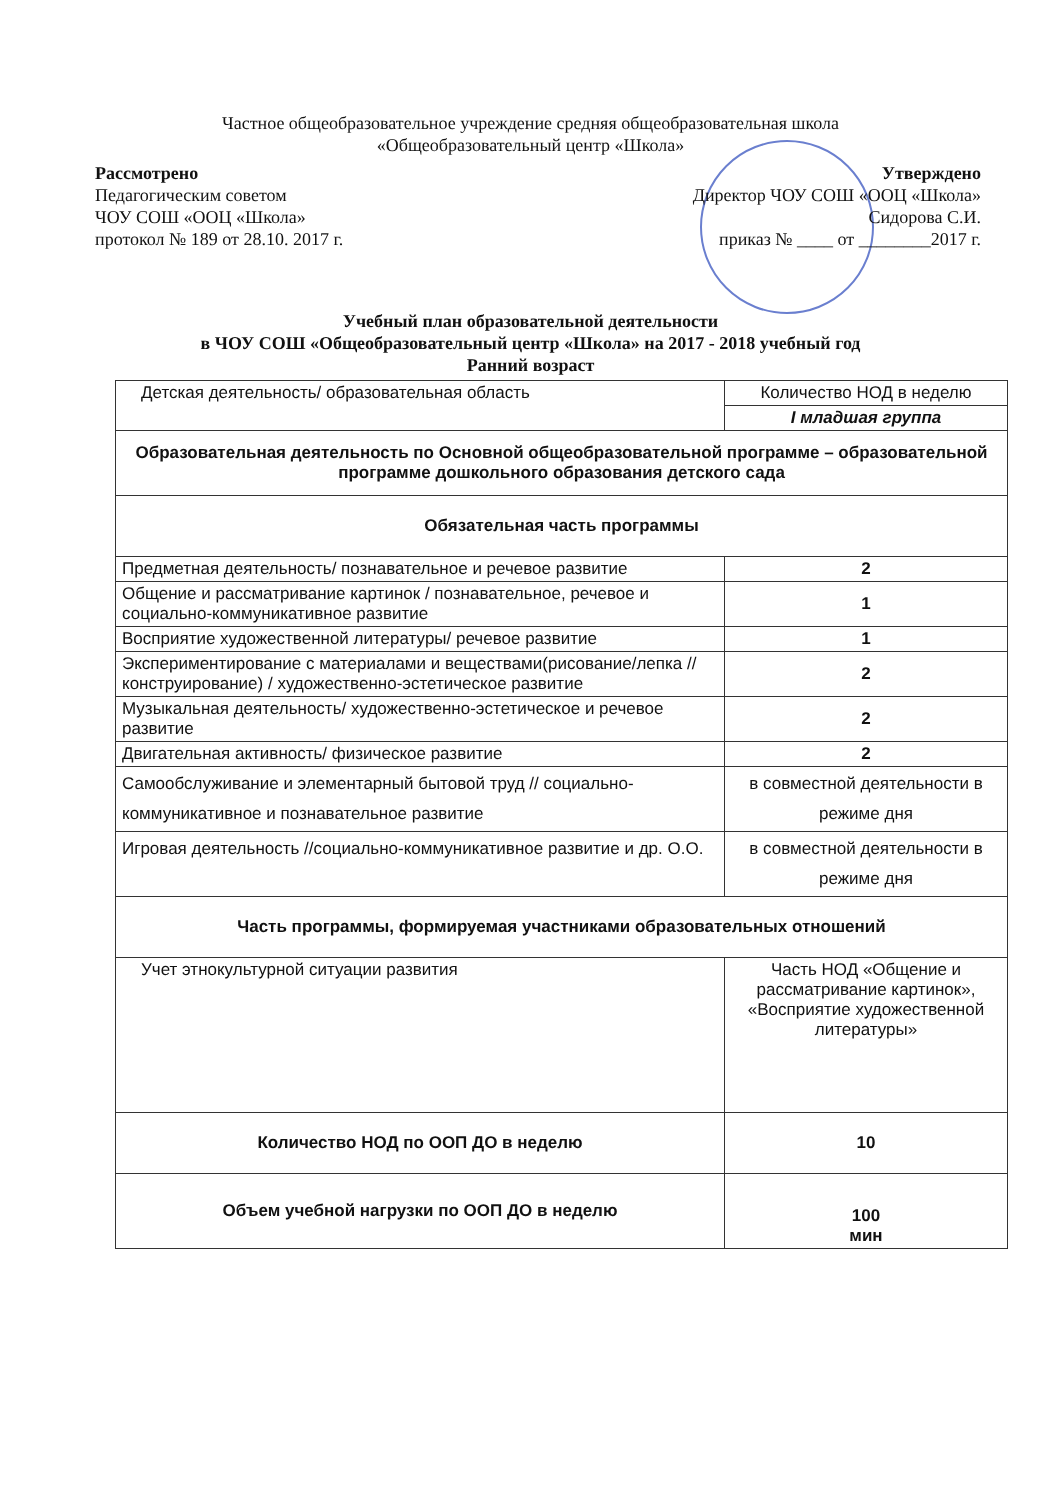Частное общеобразовательное учреждение средняя общеобразовательная школа
«Общеобразовательный центр «Школа»
Рассмотрено
Педагогическим советом
ЧОУ СОШ «ООЦ «Школа»
протокол № 189 от 28.10. 2017 г.
Утверждено
Директор ЧОУ СОШ «ООЦ «Школа»
Сидорова С.И.
приказ № ____ от ________2017 г.
Учебный план образовательной деятельности
в ЧОУ СОШ «Общеобразовательный центр «Школа» на 2017 - 2018 учебный год
Ранний возраст
| Детская деятельность/ образовательная область | Количество НОД в неделю |
| --- | --- |
| | I младшая группа |
| Образовательная деятельность по Основной общеобразовательной программе – образовательной программе дошкольного образования детского сада | |
| Обязательная часть программы | |
| Предметная деятельность/ познавательное и речевое развитие | 2 |
| Общение и рассматривание картинок / познавательное, речевое и социально-коммуникативное развитие | 1 |
| Восприятие художественной литературы/ речевое развитие | 1 |
| Экспериментирование с материалами и веществами(рисование/лепка //конструирование) / художественно-эстетическое развитие | 2 |
| Музыкальная деятельность/ художественно-эстетическое и речевое развитие | 2 |
| Двигательная активность/ физическое развитие | 2 |
| Самообслуживание и элементарный бытовой труд // социально-коммуникативное и познавательное развитие | в совместной деятельности в режиме дня |
| Игровая деятельность //социально-коммуникативное развитие и др. О.О. | в совместной деятельности в режиме дня |
| Часть программы, формируемая участниками образовательных отношений | |
| Учет этнокультурной ситуации развития | Часть НОД «Общение и рассматривание картинок», «Восприятие художественной литературы» |
| Количество НОД по ООП ДО в неделю | 10 |
| Объем учебной нагрузки по ООП ДО в неделю | 100 мин |